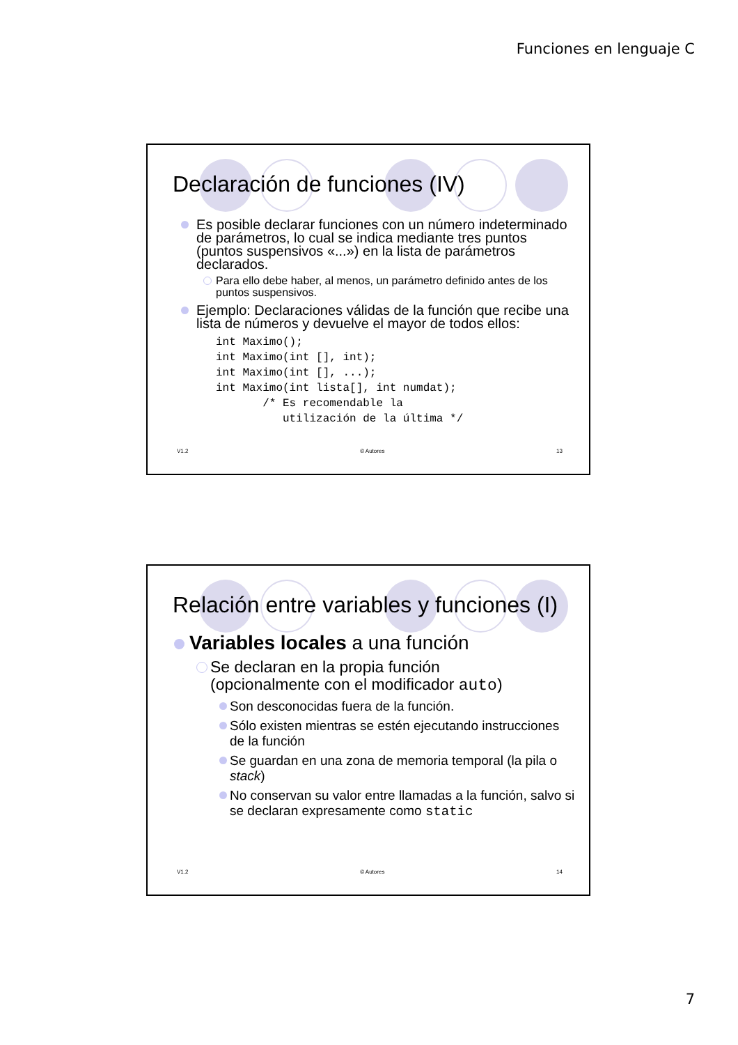Funciones en lenguaje C
Declaración de funciones (IV)
Es posible declarar funciones con un número indeterminado de parámetros, lo cual se indica mediante tres puntos (puntos suspensivos «...») en la lista de parámetros declarados.
Para ello debe haber, al menos, un parámetro definido antes de los puntos suspensivos.
Ejemplo: Declaraciones válidas de la función que recibe una lista de números y devuelve el mayor de todos ellos:
int Maximo();
int Maximo(int [], int);
int Maximo(int [], ...);
int Maximo(int lista[], int numdat);
       /* Es recomendable la
          utilización de la última */
V1.2 © Autores 13
Relación entre variables y funciones (I)
Variables locales a una función
Se declaran en la propia función
(opcionalmente con el modificador auto)
Son desconocidas fuera de la función.
Sólo existen mientras se estén ejecutando instrucciones de la función
Se guardan en una zona de memoria temporal (la pila o stack)
No conservan su valor entre llamadas a la función, salvo si se declaran expresamente como static
V1.2 © Autores 14
7